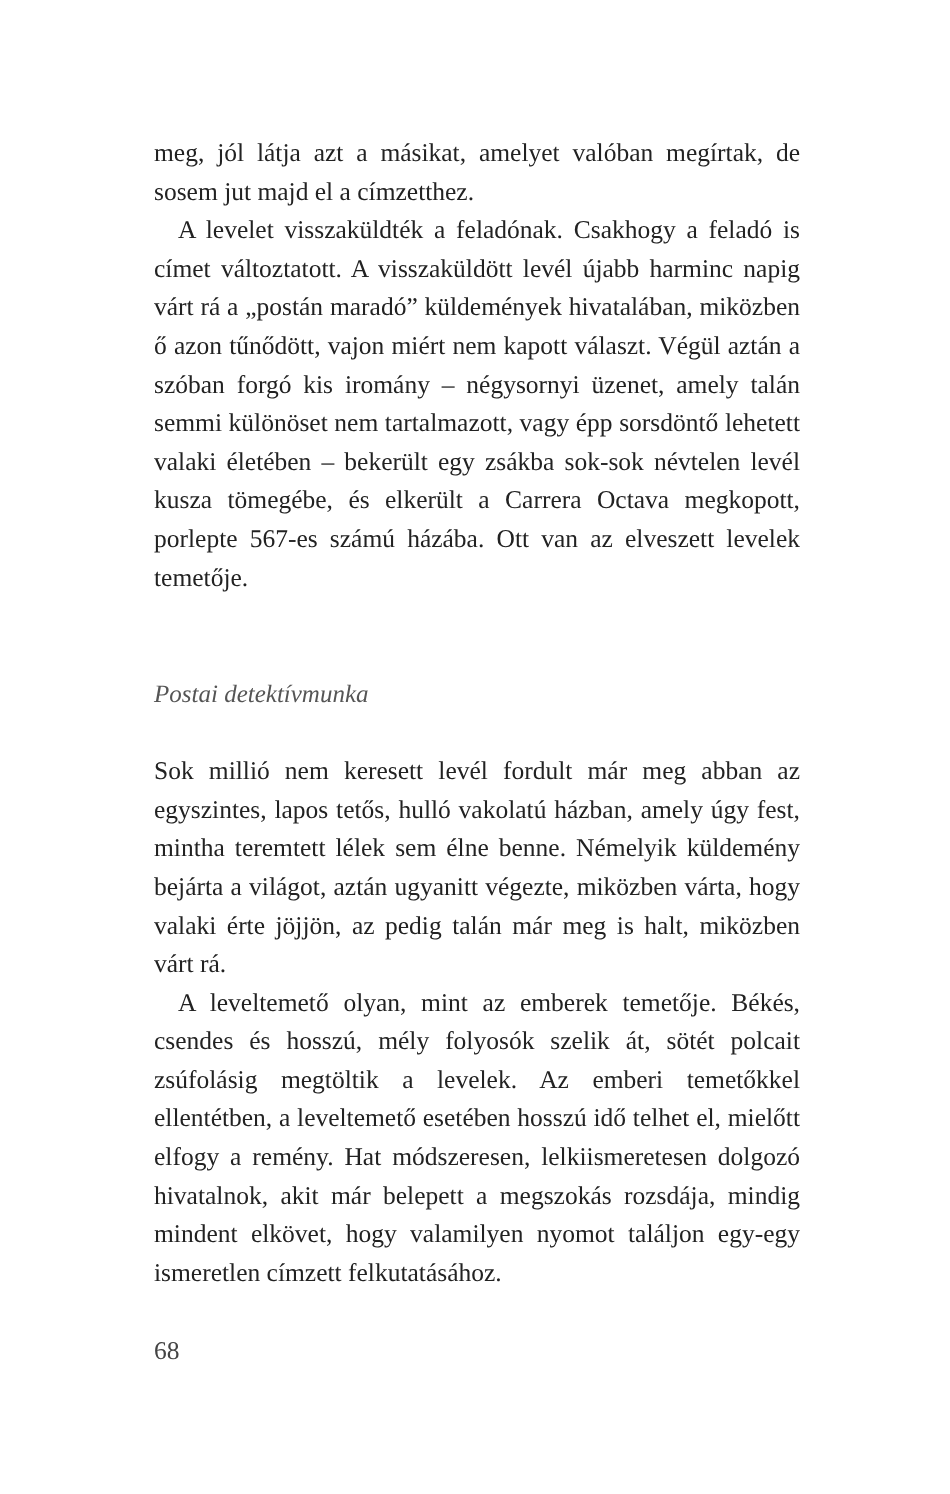meg, jól látja azt a másikat, amelyet valóban megírtak, de sosem jut majd el a címzetthez.
A levelet visszaküldték a feladónak. Csakhogy a feladó is címet változtatott. A visszaküldött levél újabb harminc napig várt rá a „postán maradó” küldemények hivatalában, miközben ő azon tűnődött, vajon miért nem kapott választ. Végül aztán a szóban forgó kis iromány – négysornyi üzenet, amely talán semmi különöset nem tartalmazott, vagy épp sorsdöntő lehetett valaki életében – bekerült egy zsákba sok-sok névtelen levél kusza tömegébe, és elkerült a Carrera Octava megkopott, porlepte 567-es számú házába. Ott van az elveszett levelek temetője.
Postai detektívmunka
Sok millió nem keresett levél fordult már meg abban az egyszintes, lapos tetős, hulló vakolatú házban, amely úgy fest, mintha teremtett lélek sem élne benne. Némelyik küldemény bejárta a világot, aztán ugyanitt végezte, miközben várta, hogy valaki érte jöjjön, az pedig talán már meg is halt, miközben várt rá.
A leveltemető olyan, mint az emberek temetője. Békés, csendes és hosszú, mély folyosók szelik át, sötét polcait zsúfolásig megtöltik a levelek. Az emberi temetőkkel ellentétben, a leveltemető esetében hosszú idő telhet el, mielőtt elfogy a remény. Hat módszeresen, lelkiismeretesen dolgozó hivatalnok, akit már belepett a megszokás rozsdája, mindig mindent elkövet, hogy valamilyen nyomot találjon egy-egy ismeretlen címzett felkutatásához.
68